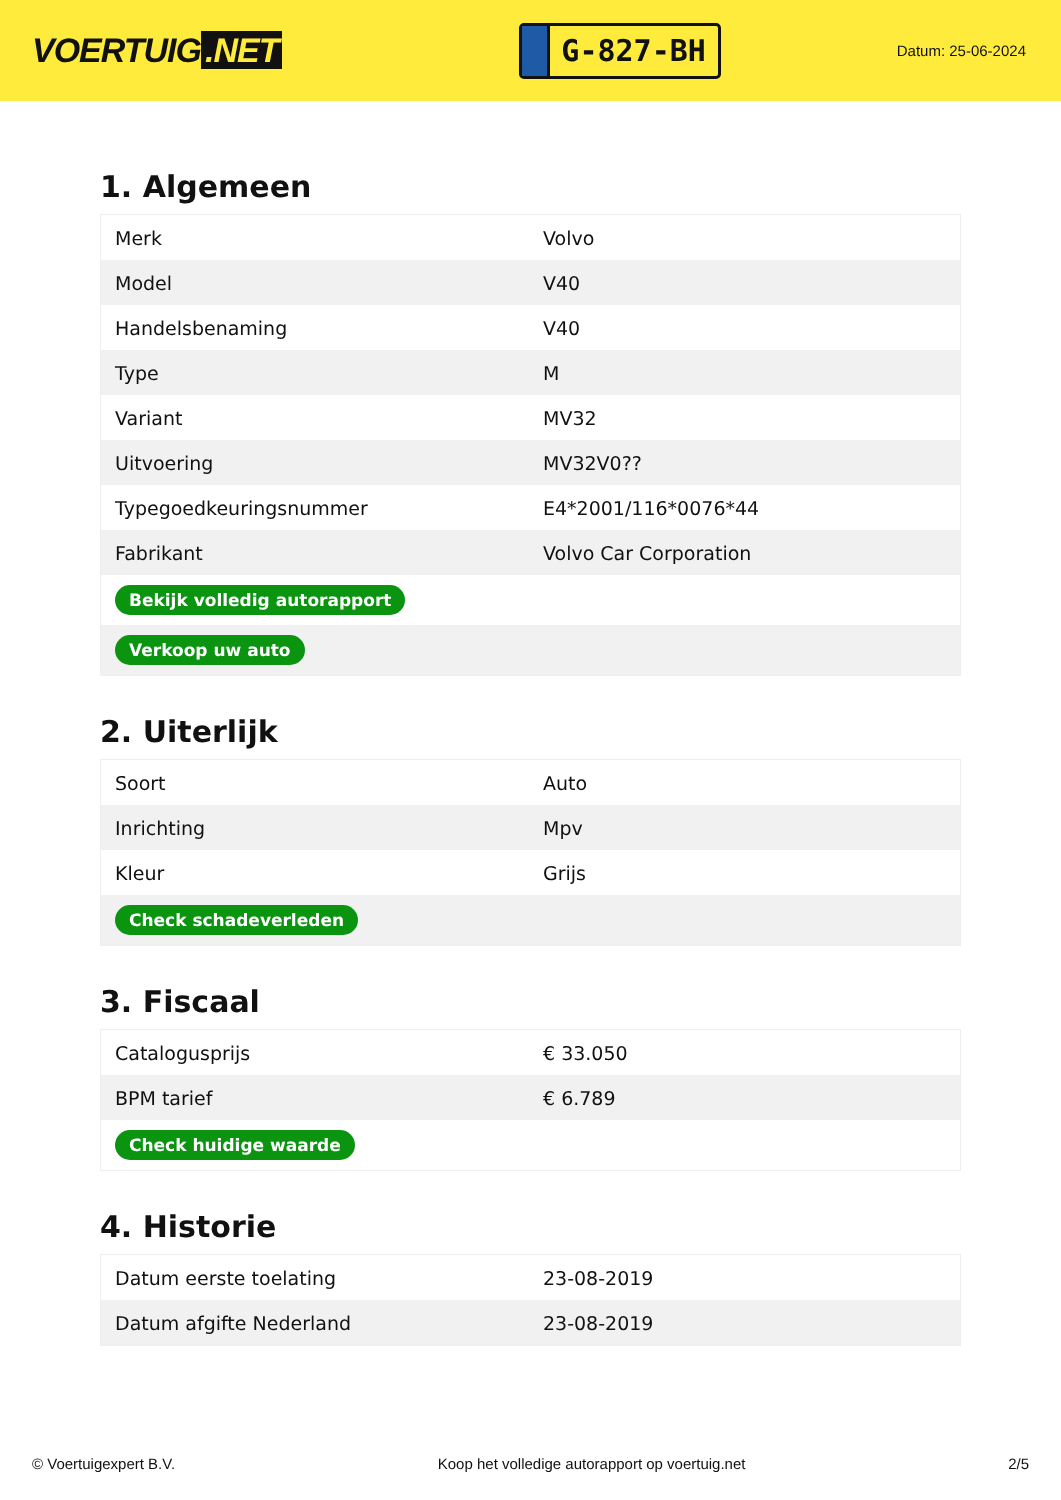VOERTUIG.NET
G-827-BH
Datum: 25-06-2024
1. Algemeen
| Merk | Volvo |
| Model | V40 |
| Handelsbenaming | V40 |
| Type | M |
| Variant | MV32 |
| Uitvoering | MV32V0?? |
| Typegoedkeuringsnummer | E4*2001/116*0076*44 |
| Fabrikant | Volvo Car Corporation |
| Bekijk volledig autorapport | |
| Verkoop uw auto | |
2. Uiterlijk
| Soort | Auto |
| Inrichting | Mpv |
| Kleur | Grijs |
| Check schadeverleden | |
3. Fiscaal
| Catalogusprijs | € 33.050 |
| BPM tarief | € 6.789 |
| Check huidige waarde | |
4. Historie
| Datum eerste toelating | 23-08-2019 |
| Datum afgifte Nederland | 23-08-2019 |
© Voertuigexpert B.V. Koop het volledige autorapport op voertuig.net 2/5